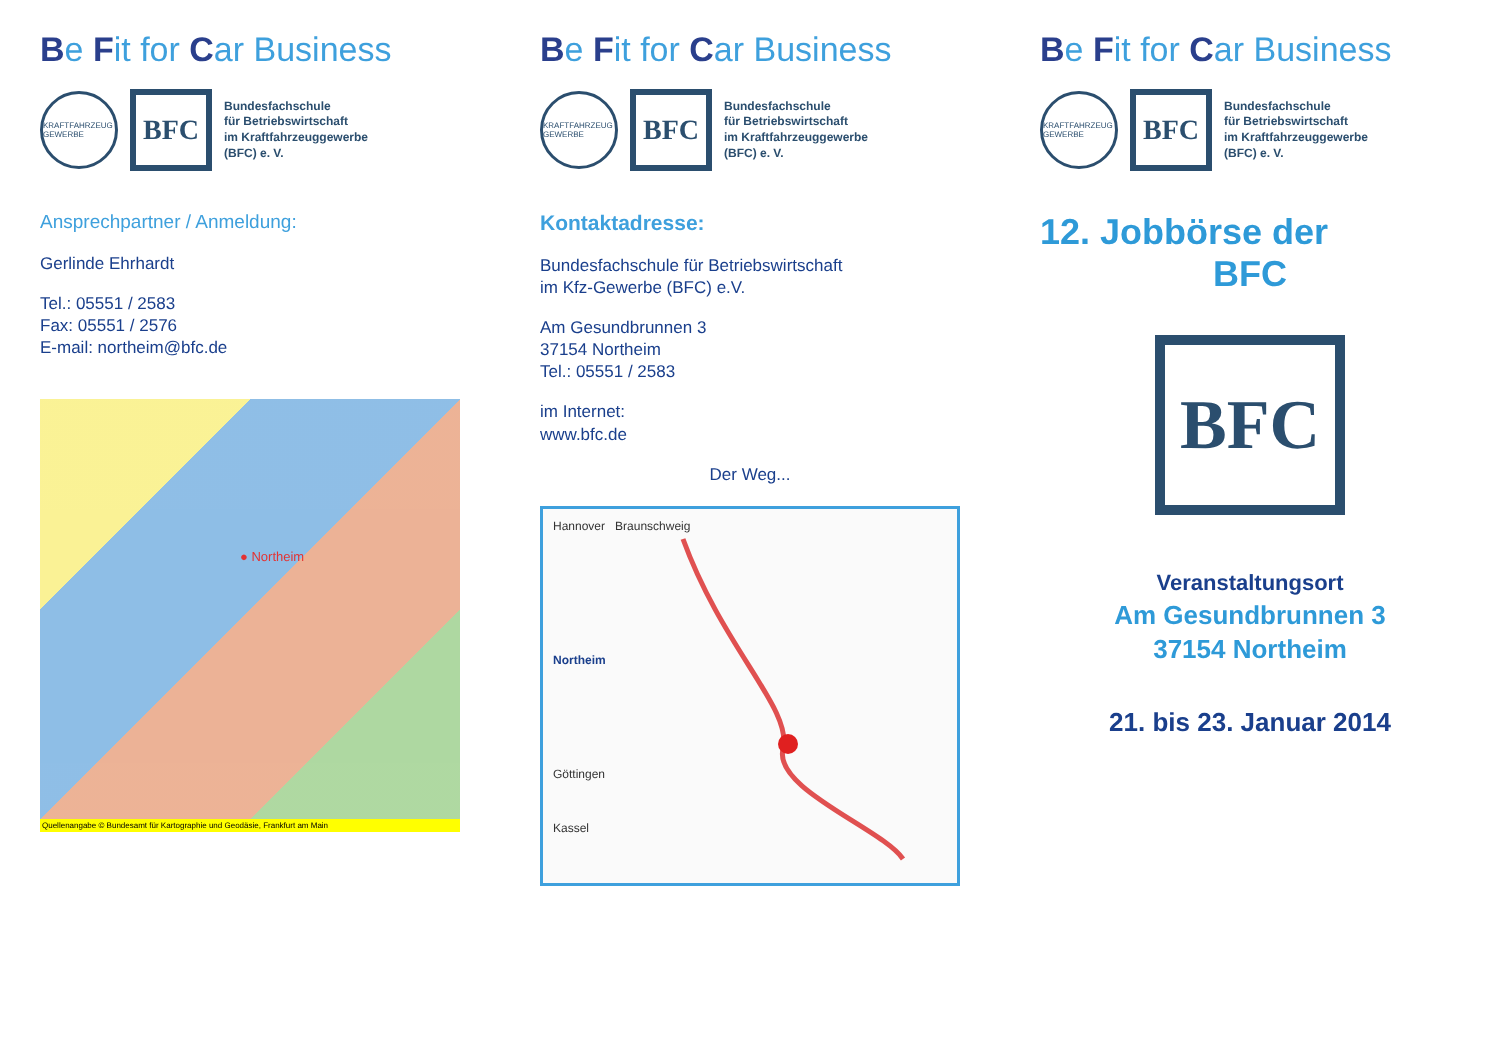Be Fit for Car Business
KRAFTFAHRZEUG GEWERBE
BFC
Bundesfachschule
für Betriebswirtschaft
im Kraftfahrzeuggewerbe
(BFC) e. V.
Ansprechpartner / Anmeldung:
Gerlinde Ehrhardt
Tel.: 05551 / 2583
Fax: 05551 / 2576
E-mail: northeim@bfc.de
● Northeim
Quellenangabe © Bundesamt für Kartographie und Geodäsie, Frankfurt am Main
Be Fit for Car Business
KRAFTFAHRZEUG GEWERBE
BFC
Bundesfachschule
für Betriebswirtschaft
im Kraftfahrzeuggewerbe
(BFC) e. V.
Kontaktadresse:
Bundesfachschule für Betriebswirtschaft
im Kfz-Gewerbe (BFC) e.V.
Am Gesundbrunnen 3
37154 Northeim
Tel.: 05551 / 2583
im Internet:
www.bfc.de
Der Weg...
Hannover Braunschweig
Northeim
Göttingen
Kassel
Be Fit for Car Business
KRAFTFAHRZEUG GEWERBE
BFC
Bundesfachschule
für Betriebswirtschaft
im Kraftfahrzeuggewerbe
(BFC) e. V.
12. Jobbörse der
BFC
BFC
Veranstaltungsort
Am Gesundbrunnen 3
37154 Northeim
21. bis 23. Januar 2014